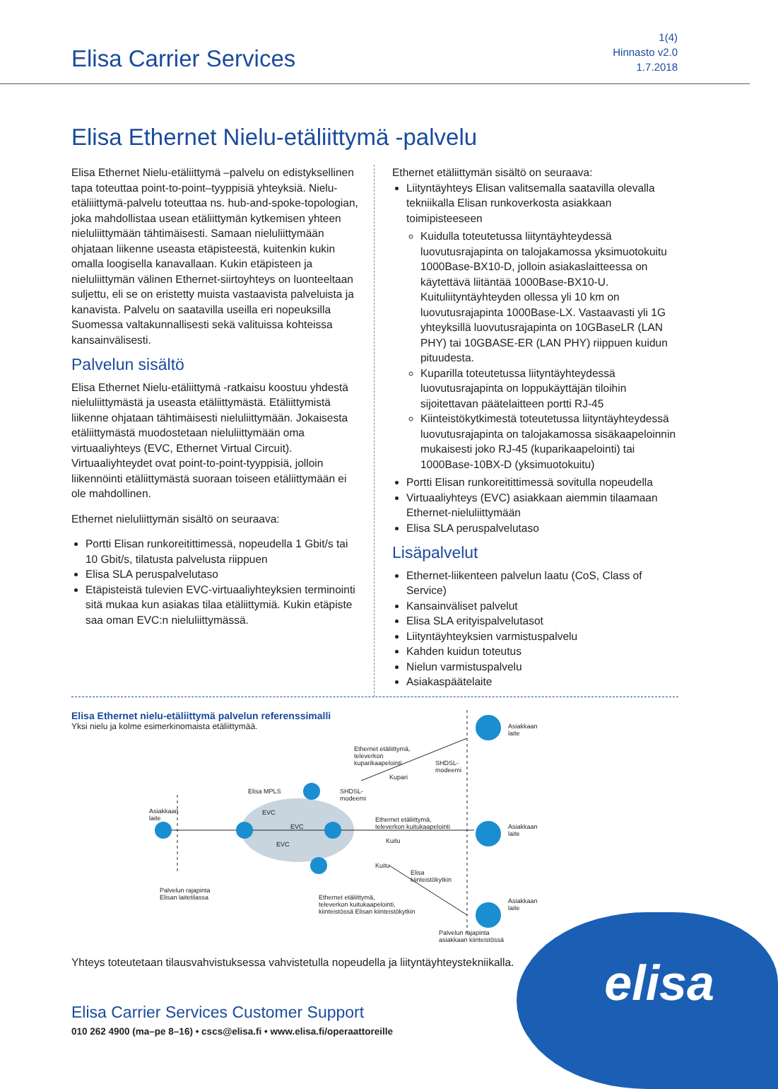Elisa Carrier Services
1(4)
Hinnasto v2.0
1.7.2018
Elisa Ethernet Nielu-etäliittymä -palvelu
Elisa Ethernet Nielu-etäliittymä –palvelu on edistyksellinen tapa toteuttaa point-to-point–tyyppisiä yhteyksiä. Nielu-etäliiittymä-palvelu toteuttaa ns. hub-and-spoke-topologian, joka mahdollistaa usean etäliittymän kytkemisen yhteen nieluliittymään tähtimäisesti. Samaan nieluliittymään ohjataan liikenne useasta etäpisteestä, kuitenkin kukin omalla loogisella kanavallaan. Kukin etäpisteen ja nieluliittymän välinen Ethernet-siirtoyhteys on luonteeltaan suljettu, eli se on eristetty muista vastaavista palveluista ja kanavista. Palvelu on saatavilla useilla eri nopeuksilla Suomessa valtakunnallisesti sekä valituissa kohteissa kansainvälisesti.
Palvelun sisältö
Elisa Ethernet Nielu-etäliittymä -ratkaisu koostuu yhdestä nieluliittymästä ja useasta etäliittymästä. Etäliittymistä liikenne ohjataan tähtimäisesti nieluliittymään. Jokaisesta etäliittymästä muodostetaan nieluliittymään oma virtuaaliyhteys (EVC, Ethernet Virtual Circuit). Virtuaaliyhteydet ovat point-to-point-tyyppisiä, jolloin liikennöinti etäliittymästä suoraan toiseen etäliittymään ei ole mahdollinen.
Ethernet nieluliittymän sisältö on seuraava:
Portti Elisan runkoreitittimessä, nopeudella 1 Gbit/s tai 10 Gbit/s, tilatusta palvelusta riippuen
Elisa SLA peruspalvelutaso
Etäpisteistä tulevien EVC-virtuaaliyhteyksien terminointi sitä mukaa kun asiakas tilaa etäliittymiä. Kukin etäpiste saa oman EVC:n nieluliittymässä.
Ethernet etäliittymän sisältö on seuraava:
Liityntäyhteys Elisan valitsemalla saatavilla olevalla teknii­kalla Elisan runkoverkosta asiakkaan toimipisteeseen
Kuidulla toteutetussa liityntäyhteydessä luovutusrajapinta on talojakamossa yksimuotokuitu 1000Base-BX10-D, jolloin asiakaslaitteessa on käytettävä liitäntää 1000Base-BX10-U. Kuituliityntäyhteyden ollessa yli 10 km on luovutusrajapinta 1000Base-LX. Vastaavasti yli 1G yhteyksillä luovutusrajapinta on 10GBaseLR (LAN PHY) tai 10GBASE-ER (LAN PHY) riippuen kuidun pituudesta.
Kuparilla toteutetussa liityntäyhteydessä luovutusrajapinta on loppukäyttäjän tiloihin sijoitettavan päätelaitteen portti RJ-45
Kiinteistökytkimestä toteutetussa liityntäyhteydessä luovutusrajapinta on talojakamossa sisäkaapeloinnin mukaisesti joko RJ-45 (kuparikaapelointi) tai 1000Base-10BX-D (yksimuotokuitu)
Portti Elisan runkoreitittimessä sovitulla nopeudella
Virtuaaliyhteys (EVC) asiakkaan aiemmin tilaamaan Ethernet-nieluliittymään
Elisa SLA peruspalvelutaso
Lisäpalvelut
Ethernet-liikenteen palvelun laatu (CoS, Class of Service)
Kansainväliset palvelut
Elisa SLA erityispalvelutasot
Liityntäyhteyksien varmistuspalvelu
Kahden kuidun toteutus
Nielun varmistuspalvelu
Asiakaspäätelaite
Elisa Ethernet nielu-etäliittymä palvelun referenssimalli
Yksi nielu ja kolme esimerkinomaista etäliittymää.
Asiakkaan
laite
Palvelun rajapinta
Elisan laitetilassa
Elisa MPLS
EVC
EVC
EVC
Ethernet etäliittymä,
televerkon
kuparikaapelointi
SHDSL-
modeemi
Kupari
SHDSL-
modeemi
Asiakkaan
laite
Ethernet etäliittymä,
televerkon kuitukaapelointi
Kuitu
Asiakkaan
laite
Kuitu
Elisa
kiinteistökytkin
Ethernet etäliittymä,
televerkon kuitukaapelointi,
kiinteistössä Elisan kiinteistökytkin
Asiakkaan
laite
Palvelun rajapinta
asiakkaan kiinteistössä
Yhteys toteutetaan tilausvahvistuksessa vahvistetulla nopeudella ja liityntäyhteystekniikalla.
elisa
Elisa Carrier Services Customer Support
010 262 4900 (ma–pe 8–16) • cscs@elisa.fi • www.elisa.fi/operaattoreille